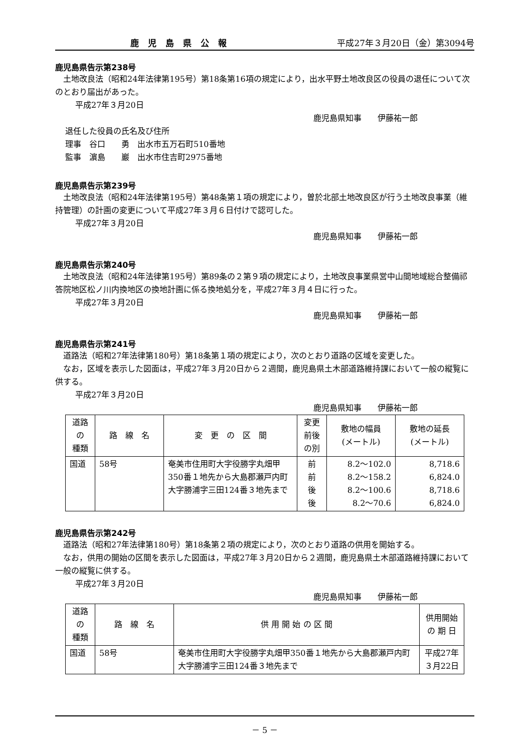鹿児島県公報 平成27年３月20日（金）第3094号
鹿児島県告示第238号
土地改良法（昭和24年法律第195号）第18条第16項の規定により，出水平野土地改良区の役員の退任について次のとおり届出があった。
平成27年３月20日
鹿児島県知事　　伊藤祐一郎
退任した役員の氏名及び住所
理事　谷口　　勇　出水市五万石町510番地
監事　濵島　　巖　出水市住吉町2975番地
鹿児島県告示第239号
土地改良法（昭和24年法律第195号）第48条第１項の規定により，曽於北部土地改良区が行う土地改良事業（維持管理）の計画の変更について平成27年３月６日付けで認可した。
平成27年３月20日
鹿児島県知事　　伊藤祐一郎
鹿児島県告示第240号
土地改良法（昭和24年法律第195号）第89条の２第９項の規定により，土地改良事業県営中山間地域総合整備祁答院地区松ノ川内換地区の換地計画に係る換地処分を，平成27年３月４日に行った。
平成27年３月20日
鹿児島県知事　　伊藤祐一郎
鹿児島県告示第241号
道路法（昭和27年法律第180号）第18条第１項の規定により，次のとおり道路の区域を変更した。
なお，区域を表示した図面は，平成27年３月20日から２週間，鹿児島県土木部道路維持課において一般の縦覧に供する。
平成27年３月20日
鹿児島県知事　　伊藤祐一郎
| 道路 の 種類 | 路 線 名 | 変 更 の 区 間 | 変更 前後 の別 | 敷地の幅員 (メートル) | 敷地の延長 (メートル) |
| 国道 | 58号 | 奄美市住用町大字役勝字丸畑甲350番１地先から大島郡瀬戸内町大字勝浦字三田124番３地先まで | 前 前 後 後 | 8.2～102.0 8.2～158.2 8.2～100.6 8.2～70.6 | 8,718.6 6,824.0 8,718.6 6,824.0 |
鹿児島県告示第242号
道路法（昭和27年法律第180号）第18条第２項の規定により，次のとおり道路の供用を開始する。
なお，供用の開始の区間を表示した図面は，平成27年３月20日から２週間，鹿児島県土木部道路維持課において一般の縦覧に供する。
平成27年３月20日
鹿児島県知事　　伊藤祐一郎
| 道路 の 種類 | 路 線 名 | 供 用 開 始 の 区 間 | 供用開始 の 期 日 |
| 国道 | 58号 | 奄美市住用町大字役勝字丸畑甲350番１地先から大島郡瀬戸内町大字勝浦字三田124番３地先まで | 平成27年 ３月22日 |
－ 5 －